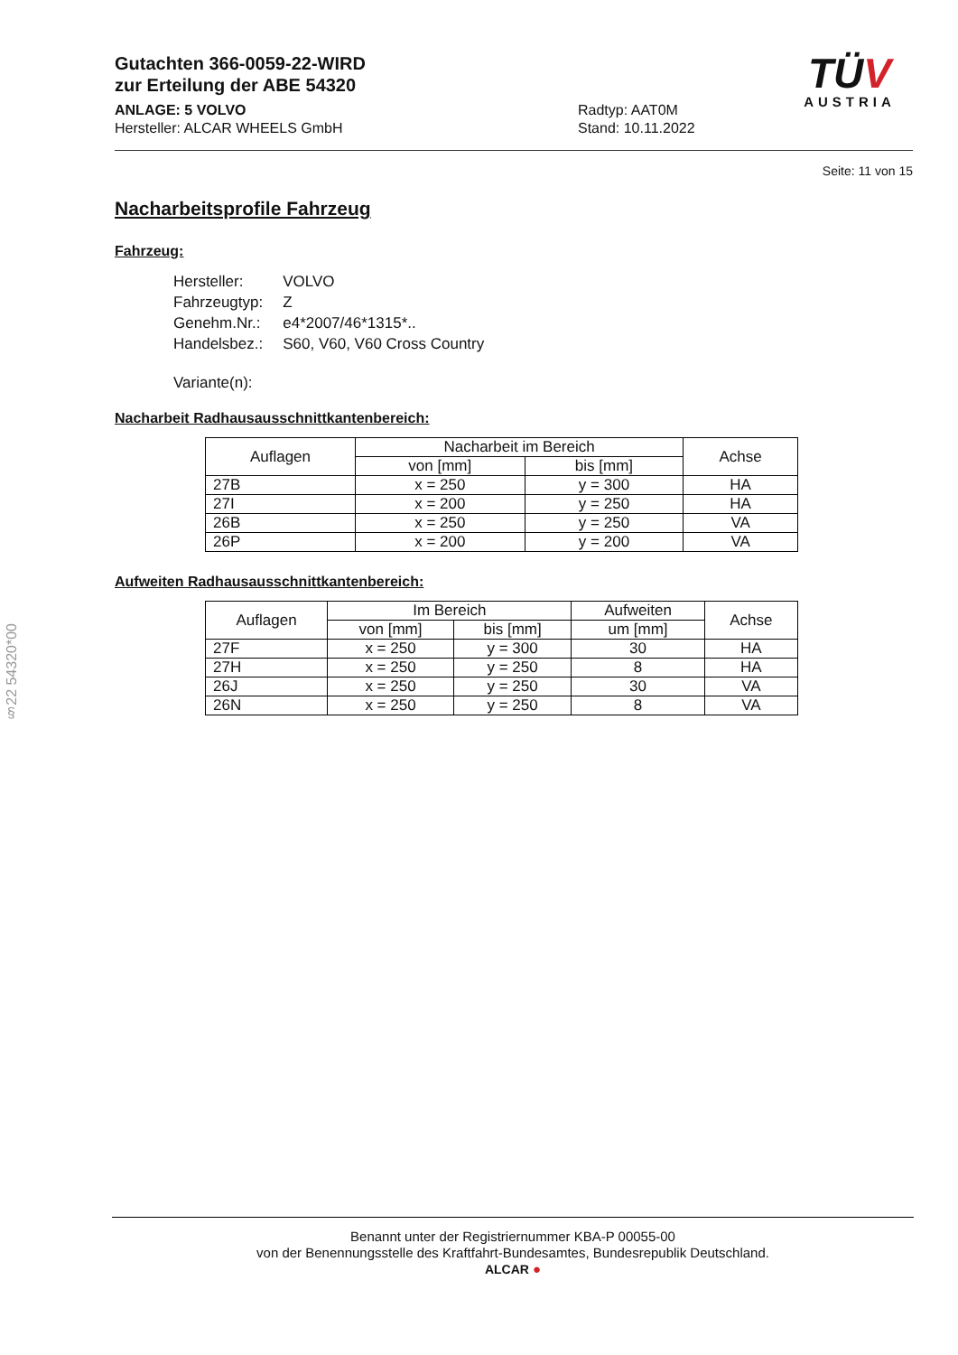Gutachten 366-0059-22-WIRD
zur Erteilung der ABE 54320
ANLAGE: 5 VOLVO
Hersteller: ALCAR WHEELS GmbH
Radtyp: AAT0M
Stand: 10.11.2022
TÜV
AUSTRIA
Seite: 11 von 15
Nacharbeitsprofile Fahrzeug
Fahrzeug:
| Hersteller: | VOLVO |
| Fahrzeugtyp: | Z |
| Genehm.Nr.: | e4*2007/46*1315*.. |
| Handelsbez.: | S60, V60, V60 Cross Country |
| Variante(n): | |
Nacharbeit Radhausausschnittkantenbereich:
| Auflagen | Nacharbeit im Bereich | | Achse |
| --- | --- | --- | --- |
| | von [mm] | bis [mm] | |
| 27B | x = 250 | y = 300 | HA |
| 27I | x = 200 | y = 250 | HA |
| 26B | x = 250 | y = 250 | VA |
| 26P | x = 200 | y = 200 | VA |
Aufweiten Radhausausschnittkantenbereich:
| Auflagen | Im Bereich | | Aufweiten | Achse |
| --- | --- | --- | --- | --- |
| | von [mm] | bis [mm] | um [mm] | |
| 27F | x = 250 | y = 300 | 30 | HA |
| 27H | x = 250 | y = 250 | 8 | HA |
| 26J | x = 250 | y = 250 | 30 | VA |
| 26N | x = 250 | y = 250 | 8 | VA |
§22 54320*00
Benannt unter der Registriernummer KBA-P 00055-00
von der Benennungsstelle des Kraftfahrt-Bundesamtes, Bundesrepublik Deutschland.
ALCAR ●